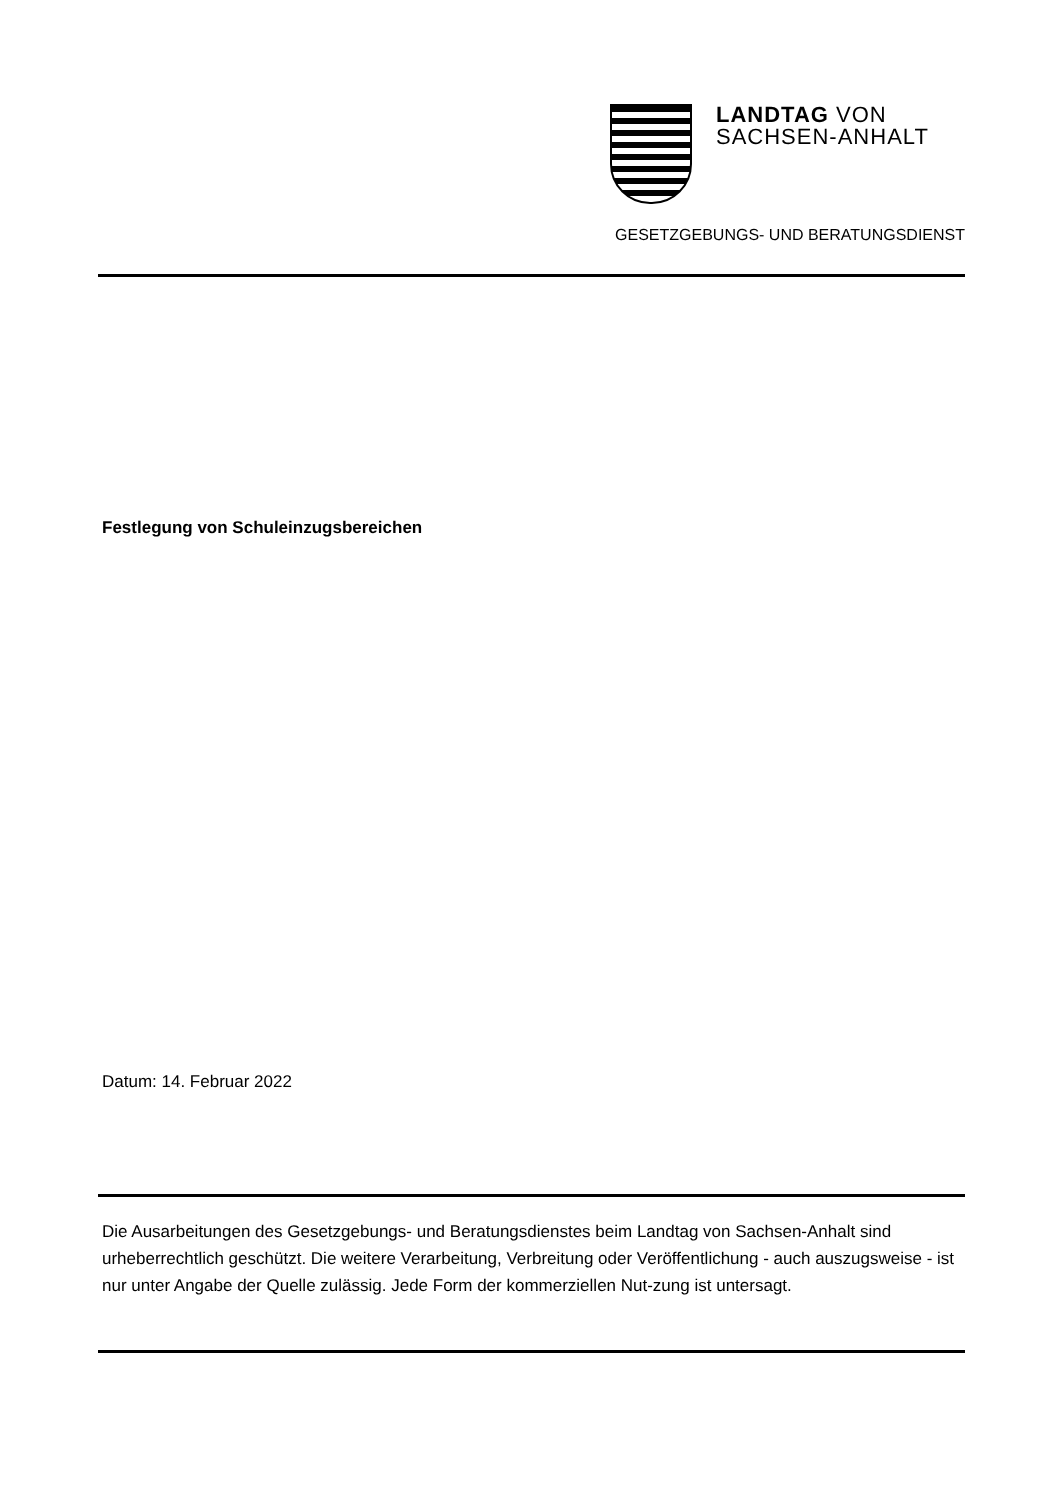LANDTAG VON
SACHSEN-ANHALT
GESETZGEBUNGS- UND BERATUNGSDIENST
Festlegung von Schuleinzugsbereichen
Datum: 14. Februar 2022
Die Ausarbeitungen des Gesetzgebungs- und Beratungsdienstes beim Landtag von Sachsen-Anhalt sind urheberrechtlich geschützt. Die weitere Verarbeitung, Verbreitung oder Veröffentlichung - auch auszugsweise - ist nur unter Angabe der Quelle zulässig. Jede Form der kommerziellen Nut-zung ist untersagt.